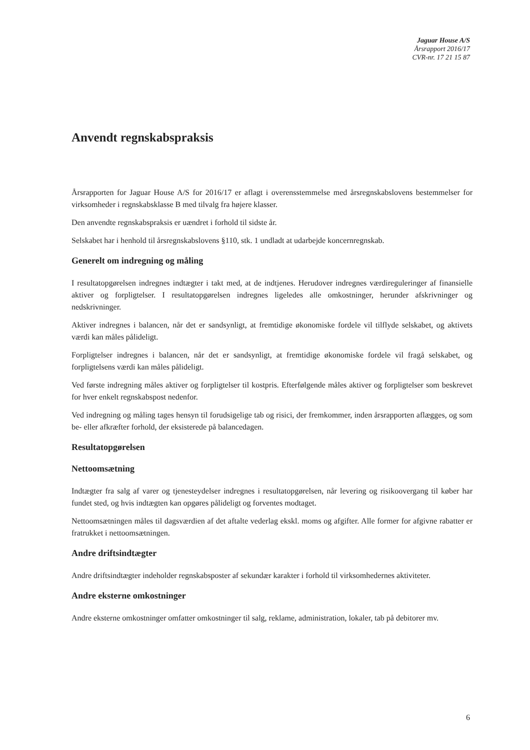Jaguar House A/S
Årsrapport 2016/17
CVR-nr. 17 21 15 87
Anvendt regnskabspraksis
Årsrapporten for Jaguar House A/S for 2016/17 er aflagt i overensstemmelse med årsregnskabslovens bestemmelser for virksomheder i regnskabsklasse B med tilvalg fra højere klasser.
Den anvendte regnskabspraksis er uændret i forhold til sidste år.
Selskabet har i henhold til årsregnskabslovens §110, stk. 1 undladt at udarbejde koncernregnskab.
Generelt om indregning og måling
I resultatopgørelsen indregnes indtægter i takt med, at de indtjenes. Herudover indregnes værdireguleringer af finansielle aktiver og forpligtelser. I resultatopgørelsen indregnes ligeledes alle omkostninger, herunder afskrivninger og nedskrivninger.
Aktiver indregnes i balancen, når det er sandsynligt, at fremtidige økonomiske fordele vil tilflyde selskabet, og aktivets værdi kan måles pålideligt.
Forpligtelser indregnes i balancen, når det er sandsynligt, at fremtidige økonomiske fordele vil fragå selskabet, og forpligtelsens værdi kan måles pålideligt.
Ved første indregning måles aktiver og forpligtelser til kostpris. Efterfølgende måles aktiver og forpligtelser som beskrevet for hver enkelt regnskabspost nedenfor.
Ved indregning og måling tages hensyn til forudsigelige tab og risici, der fremkommer, inden årsrapporten aflægges, og som be- eller afkræfter forhold, der eksisterede på balancedagen.
Resultatopgørelsen
Nettoomsætning
Indtægter fra salg af varer og tjenesteydelser indregnes i resultatopgørelsen, når levering og risikoovergang til køber har fundet sted, og hvis indtægten kan opgøres pålideligt og forventes modtaget.
Nettoomsætningen måles til dagsværdien af det aftalte vederlag ekskl. moms og afgifter. Alle former for afgivne rabatter er fratrukket i nettoomsætningen.
Andre driftsindtægter
Andre driftsindtægter indeholder regnskabsposter af sekundær karakter i forhold til virksomhedernes aktiviteter.
Andre eksterne omkostninger
Andre eksterne omkostninger omfatter omkostninger til salg, reklame, administration, lokaler, tab på debitorer mv.
6